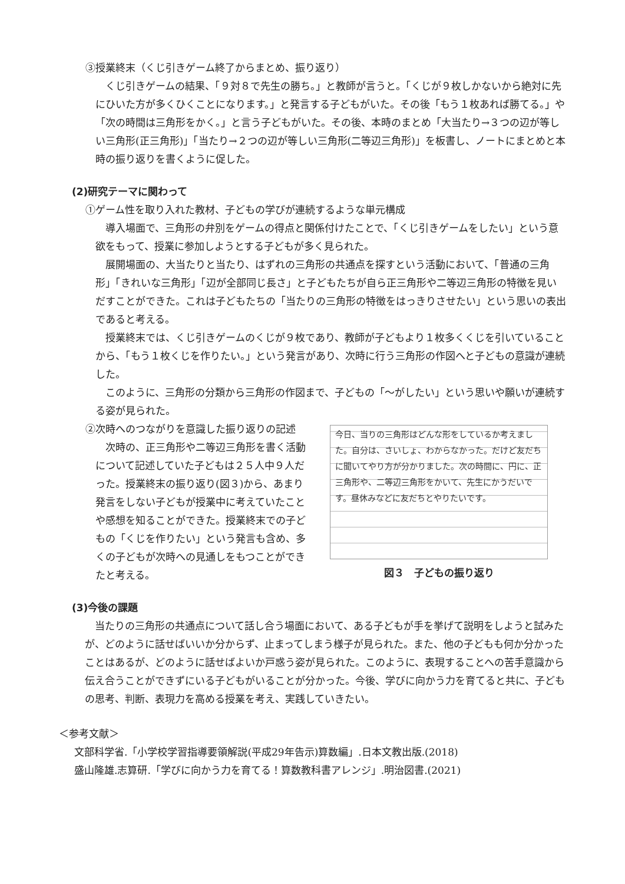③授業終末（くじ引きゲーム終了からまとめ、振り返り）
くじ引きゲームの結果、「９対８で先生の勝ち。」と教師が言うと。「くじが９枚しかないから絶対に先にひいた方が多くひくことになります。」と発言する子どもがいた。その後「もう１枚あれば勝てる。」や「次の時間は三角形をかく。」と言う子どもがいた。その後、本時のまとめ「大当たり→３つの辺が等しい三角形(正三角形)」「当たり→２つの辺が等しい三角形(二等辺三角形)」を板書し、ノートにまとめと本時の振り返りを書くように促した。
(2)研究テーマに関わって
①ゲーム性を取り入れた教材、子どもの学びが連続するような単元構成
導入場面で、三角形の弁別をゲームの得点と関係付けたことで、「くじ引きゲームをしたい」という意欲をもって、授業に参加しようとする子どもが多く見られた。
展開場面の、大当たりと当たり、はずれの三角形の共通点を探すという活動において、「普通の三角形」「きれいな三角形」「辺が全部同じ長さ」と子どもたちが自ら正三角形や二等辺三角形の特徴を見いだすことができた。これは子どもたちの「当たりの三角形の特徴をはっきりさせたい」という思いの表出であると考える。
授業終末では、くじ引きゲームのくじが９枚であり、教師が子どもより１枚多くくじを引いていることから、「もう１枚くじを作りたい。」という発言があり、次時に行う三角形の作図へと子どもの意識が連続した。
このように、三角形の分類から三角形の作図まで、子どもの「～がしたい」という思いや願いが連続する姿が見られた。
②次時へのつながりを意識した振り返りの記述
次時の、正三角形や二等辺三角形を書く活動について記述していた子どもは２５人中９人だった。授業終末の振り返り(図３)から、あまり発言をしない子どもが授業中に考えていたことや感想を知ることができた。授業終末での子どもの「くじを作りたい」という発言も含め、多くの子どもが次時への見通しをもつことができたと考える。
今日、当りの三角形はどんな形をしているか考えました。自分は、さいしょ、わからなかった。だけど友だちに聞いてやり方が分かりました。次の時間に、円に、正三角形や、二等辺三角形をかいて、先生にかうだいです。昼休みなどに友だちとやりたいです。
図３　子どもの振り返り
(3)今後の課題
当たりの三角形の共通点について話し合う場面において、ある子どもが手を挙げて説明をしようと試みたが、どのように話せばいいか分からず、止まってしまう様子が見られた。また、他の子どもも何か分かったことはあるが、どのように話せばよいか戸惑う姿が見られた。このように、表現することへの苦手意識から伝え合うことができずにいる子どもがいることが分かった。今後、学びに向かう力を育てると共に、子どもの思考、判断、表現力を高める授業を考え、実践していきたい。
＜参考文献＞
文部科学省.「小学校学習指導要領解説(平成29年告示)算数編」.日本文教出版.(2018)
盛山隆雄.志算研.「学びに向かう力を育てる！算数教科書アレンジ」.明治図書.(2021)